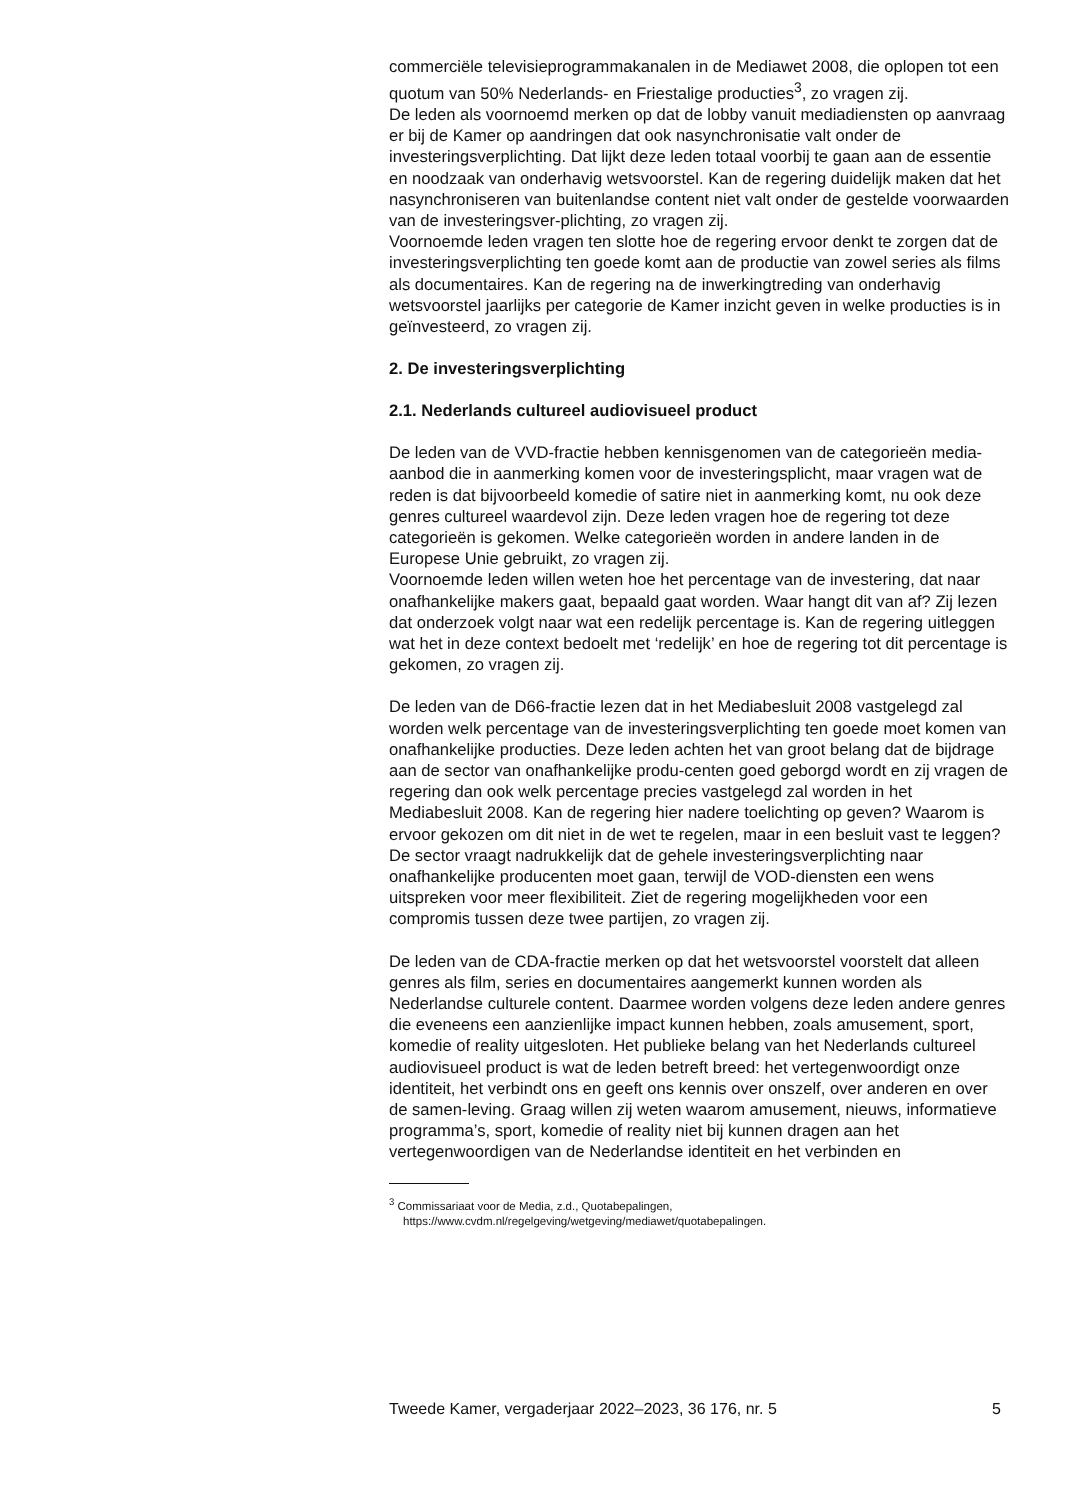commerciële televisieprogrammakanalen in de Mediawet 2008, die oplopen tot een quotum van 50% Nederlands- en Friestalige producties<sup>3</sup>, zo vragen zij.
De leden als voornoemd merken op dat de lobby vanuit mediadiensten op aanvraag er bij de Kamer op aandringen dat ook nasynchronisatie valt onder de investeringsverplichting. Dat lijkt deze leden totaal voorbij te gaan aan de essentie en noodzaak van onderhavig wetsvoorstel. Kan de regering duidelijk maken dat het nasynchroniseren van buitenlandse content niet valt onder de gestelde voorwaarden van de investeringsver-plichting, zo vragen zij.
Voornoemde leden vragen ten slotte hoe de regering ervoor denkt te zorgen dat de investeringsverplichting ten goede komt aan de productie van zowel series als films als documentaires. Kan de regering na de inwerkingtreding van onderhavig wetsvoorstel jaarlijks per categorie de Kamer inzicht geven in welke producties is in geïnvesteerd, zo vragen zij.
2. De investeringsverplichting
2.1. Nederlands cultureel audiovisueel product
De leden van de VVD-fractie hebben kennisgenomen van de categorieën media-aanbod die in aanmerking komen voor de investeringsplicht, maar vragen wat de reden is dat bijvoorbeeld komedie of satire niet in aanmerking komt, nu ook deze genres cultureel waardevol zijn. Deze leden vragen hoe de regering tot deze categorieën is gekomen. Welke categorieën worden in andere landen in de Europese Unie gebruikt, zo vragen zij.
Voornoemde leden willen weten hoe het percentage van de investering, dat naar onafhankelijke makers gaat, bepaald gaat worden. Waar hangt dit van af? Zij lezen dat onderzoek volgt naar wat een redelijk percentage is. Kan de regering uitleggen wat het in deze context bedoelt met ‘redelijk’ en hoe de regering tot dit percentage is gekomen, zo vragen zij.
De leden van de D66-fractie lezen dat in het Mediabesluit 2008 vastgelegd zal worden welk percentage van de investeringsverplichting ten goede moet komen van onafhankelijke producties. Deze leden achten het van groot belang dat de bijdrage aan de sector van onafhankelijke produ-centen goed geborgd wordt en zij vragen de regering dan ook welk percentage precies vastgelegd zal worden in het Mediabesluit 2008. Kan de regering hier nadere toelichting op geven? Waarom is ervoor gekozen om dit niet in de wet te regelen, maar in een besluit vast te leggen? De sector vraagt nadrukkelijk dat de gehele investeringsverplichting naar onafhankelijke producenten moet gaan, terwijl de VOD-diensten een wens uitspreken voor meer flexibiliteit. Ziet de regering mogelijkheden voor een compromis tussen deze twee partijen, zo vragen zij.
De leden van de CDA-fractie merken op dat het wetsvoorstel voorstelt dat alleen genres als film, series en documentaires aangemerkt kunnen worden als Nederlandse culturele content. Daarmee worden volgens deze leden andere genres die eveneens een aanzienlijke impact kunnen hebben, zoals amusement, sport, komedie of reality uitgesloten. Het publieke belang van het Nederlands cultureel audiovisueel product is wat de leden betreft breed: het vertegenwoordigt onze identiteit, het verbindt ons en geeft ons kennis over onszelf, over anderen en over de samen-leving. Graag willen zij weten waarom amusement, nieuws, informatieve programma’s, sport, komedie of reality niet bij kunnen dragen aan het vertegenwoordigen van de Nederlandse identiteit en het verbinden en
<sup>3</sup> Commissariaat voor de Media, z.d., Quotabepalingen, https://www.cvdm.nl/regelgeving/wetgeving/mediawet/quotabepalingen.
Tweede Kamer, vergaderjaar 2022–2023, 36 176, nr. 5 5